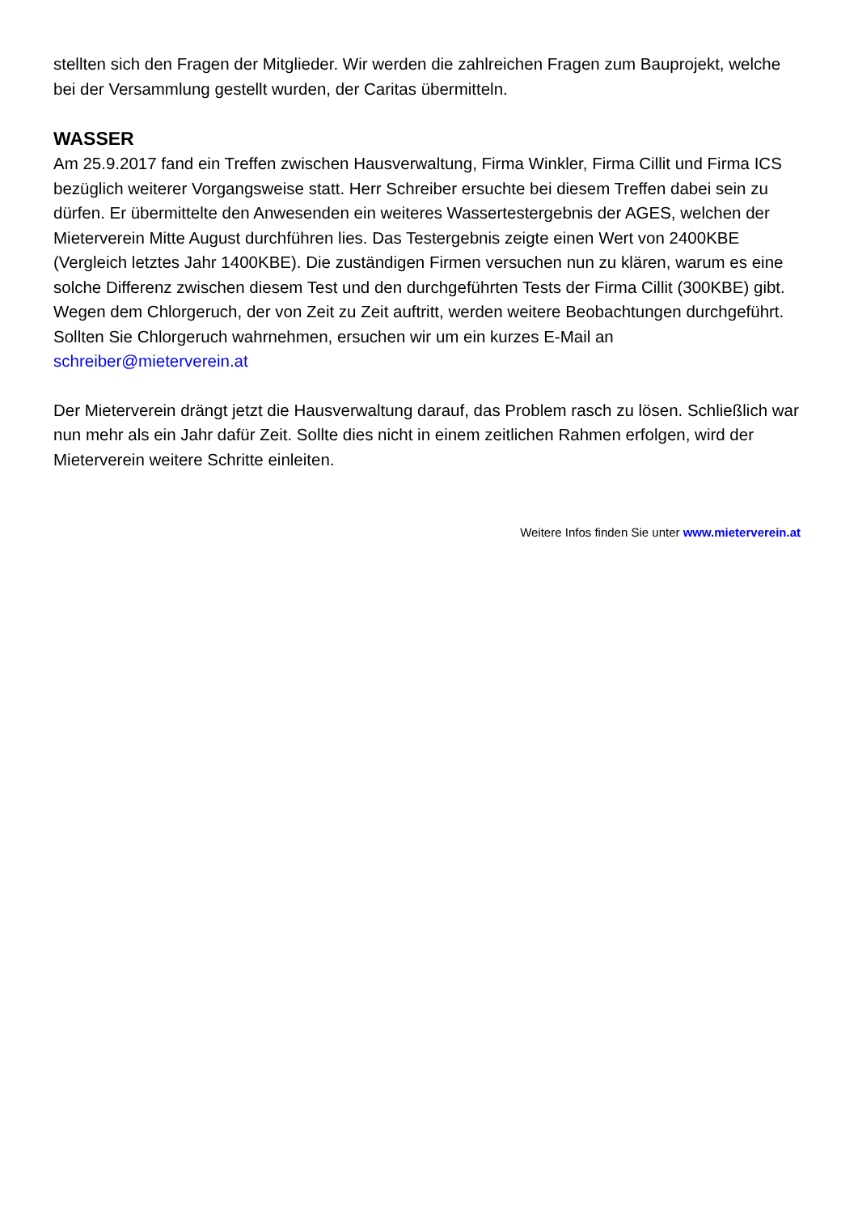stellten sich den Fragen der Mitglieder. Wir werden die zahlreichen Fragen zum Bauprojekt, welche bei der Versammlung gestellt wurden, der Caritas übermitteln.
WASSER
Am 25.9.2017 fand ein Treffen zwischen Hausverwaltung, Firma Winkler, Firma Cillit und Firma ICS bezüglich weiterer Vorgangsweise statt. Herr Schreiber ersuchte bei diesem Treffen dabei sein zu dürfen. Er übermittelte den Anwesenden ein weiteres Wassertestergebnis der AGES, welchen der Mieterverein Mitte August durchführen lies. Das Testergebnis zeigte einen Wert von 2400KBE (Vergleich letztes Jahr 1400KBE). Die zuständigen Firmen versuchen nun zu klären, warum es eine solche Differenz zwischen diesem Test und den durchgeführten Tests der Firma Cillit (300KBE) gibt. Wegen dem Chlorgeruch, der von Zeit zu Zeit auftritt, werden weitere Beobachtungen durchgeführt. Sollten Sie Chlorgeruch wahrnehmen, ersuchen wir um ein kurzes E-Mail an schreiber@mieterverein.at
Der Mieterverein drängt jetzt die Hausverwaltung darauf, das Problem rasch zu lösen. Schließlich war nun mehr als ein Jahr dafür Zeit. Sollte dies nicht in einem zeitlichen Rahmen erfolgen, wird der Mieterverein weitere Schritte einleiten.
Weitere Infos finden Sie unter www.mieterverein.at